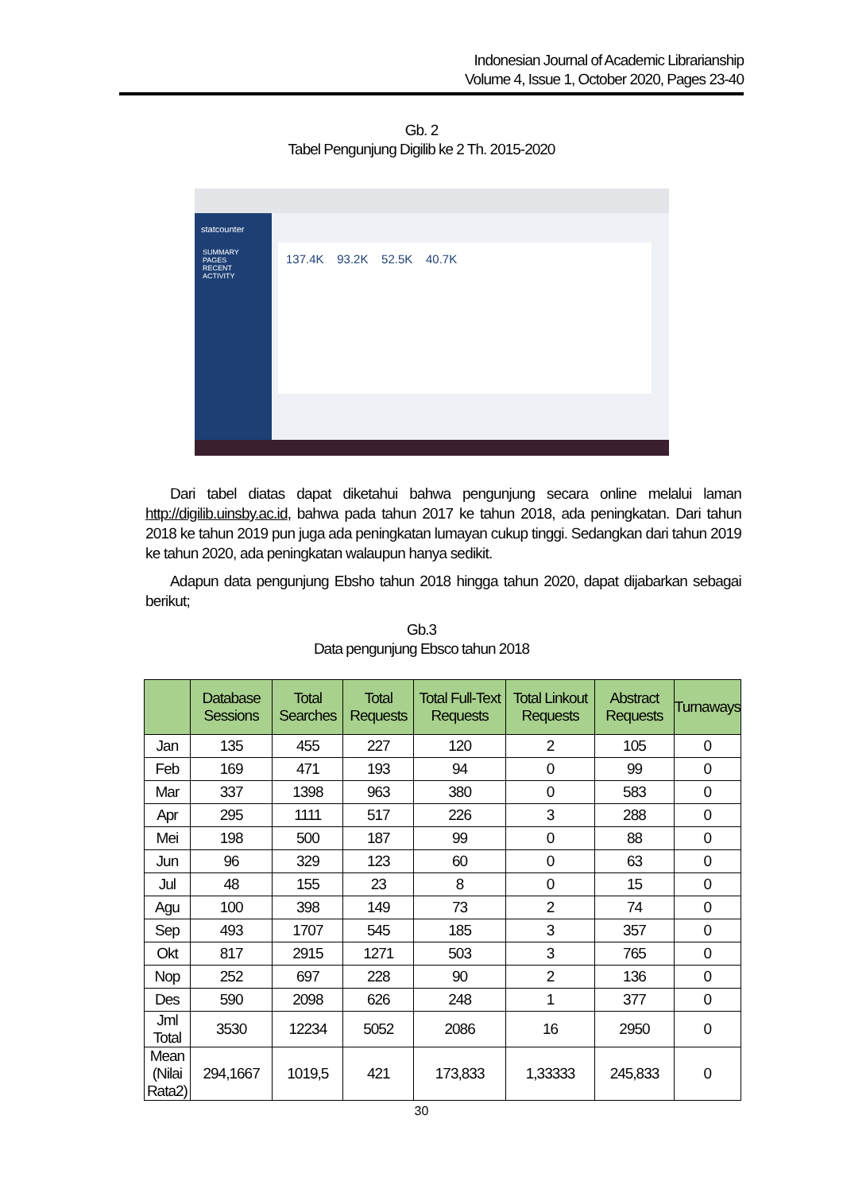Indonesian Journal of Academic Librarianship
Volume 4, Issue 1, October 2020, Pages 23-40
Gb. 2
Tabel Pengunjung Digilib ke 2 Th. 2015-2020
statcounter
SUMMARY
PAGES
RECENT ACTIVITY
137.4K 93.2K 52.5K 40.7K
Dari tabel diatas dapat diketahui bahwa pengunjung secara online melalui laman http://digilib.uinsby.ac.id, bahwa pada tahun 2017 ke tahun 2018, ada peningkatan. Dari tahun 2018 ke tahun 2019 pun juga ada peningkatan lumayan cukup tinggi. Sedangkan dari tahun 2019 ke tahun 2020, ada peningkatan walaupun hanya sedikit.
Adapun data pengunjung Ebsho tahun 2018 hingga tahun 2020, dapat dijabarkan sebagai berikut;
Gb.3
Data pengunjung Ebsco tahun 2018
| | Database Sessions | Total Searches | Total Requests | Total Full-Text Requests | Total Linkout Requests | Abstract Requests | Turnaways |
| --- | --- | --- | --- | --- | --- | --- | --- |
| Jan | 135 | 455 | 227 | 120 | 2 | 105 | 0 |
| Feb | 169 | 471 | 193 | 94 | 0 | 99 | 0 |
| Mar | 337 | 1398 | 963 | 380 | 0 | 583 | 0 |
| Apr | 295 | 1111 | 517 | 226 | 3 | 288 | 0 |
| Mei | 198 | 500 | 187 | 99 | 0 | 88 | 0 |
| Jun | 96 | 329 | 123 | 60 | 0 | 63 | 0 |
| Jul | 48 | 155 | 23 | 8 | 0 | 15 | 0 |
| Agu | 100 | 398 | 149 | 73 | 2 | 74 | 0 |
| Sep | 493 | 1707 | 545 | 185 | 3 | 357 | 0 |
| Okt | 817 | 2915 | 1271 | 503 | 3 | 765 | 0 |
| Nop | 252 | 697 | 228 | 90 | 2 | 136 | 0 |
| Des | 590 | 2098 | 626 | 248 | 1 | 377 | 0 |
| Jml Total | 3530 | 12234 | 5052 | 2086 | 16 | 2950 | 0 |
| Mean (Nilai Rata2) | 294,1667 | 1019,5 | 421 | 173,833 | 1,33333 | 245,833 | 0 |
30